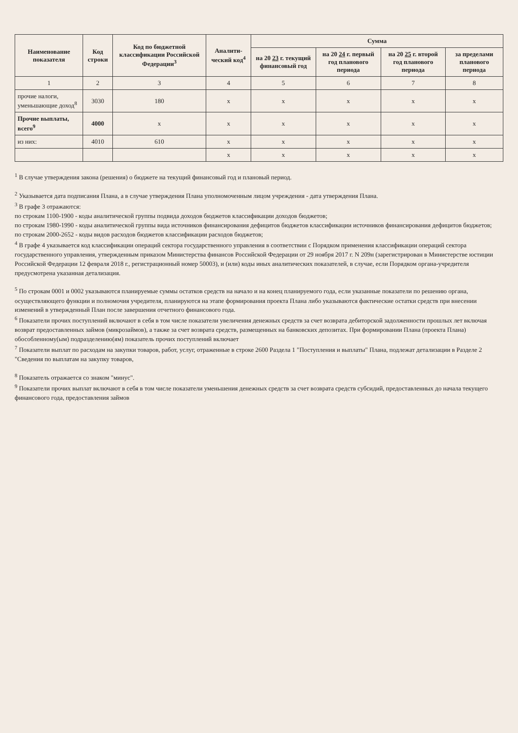| Наименование показателя | Код строки | Код по бюджетной классификации Российской Федерации<sup>3</sup> | Аналити-ческий код<sup>4</sup> | Сумма | | | |
| --- | --- | --- | --- | --- | --- | --- | --- |
| | | | | на 20 23 г. текущий финансовый год | на 20 24 г. первый год планового периода | на 20 25 г. второй год планового периода | за пределами планового периода |
| 1 | 2 | 3 | 4 | 5 | 6 | 7 | 8 |
| прочие налоги, уменьшающие доход<sup>8</sup> | 3030 | 180 | x | x | x | x | x |
| Прочие выплаты, всего<sup>9</sup> | 4000 | x | x | x | x | x | x |
| из них: | 4010 | 610 | x | x | x | x | x |
| | | | x | x | x | x | x |
<sup>1</sup> В случае утверждения закона (решения) о бюджете на текущий финансовый год и плановый период.
<sup>2</sup> Указывается дата подписания Плана, а в случае утверждения Плана уполномоченным лицом учреждения - дата утверждения Плана.
<sup>3</sup> В графе 3 отражаются:
по строкам 1100-1900 - коды аналитической группы подвида доходов бюджетов классификации доходов бюджетов;
по строкам 1980-1990 - коды аналитической группы вида источников финансирования дефицитов бюджетов классификации источников финансирования дефицитов бюджетов;
по строкам 2000-2652 - коды видов расходов бюджетов классификации расходов бюджетов;
<sup>4</sup> В графе 4 указывается код классификации операций сектора государственного управления в соответствии с Порядком применения классификации операций сектора государственного управления, утвержденным приказом Министерства финансов Российской Федерации от 29 ноября 2017 г. N 209н (зарегистрирован в Министерстве юстиции Российской Федерации 12 февраля 2018 г., регистрационный номер 50003), и (или) коды иных аналитических показателей, в случае, если Порядком органа-учредителя предусмотрена указанная детализация.
<sup>5</sup> По строкам 0001 и 0002 указываются планируемые суммы остатков средств на начало и на конец планируемого года, если указанные показатели по решению органа, осуществляющего функции и полномочия учредителя, планируются на этапе формирования проекта Плана либо указываются фактические остатки средств при внесении изменений в утвержденный План после завершения отчетного финансового года.
<sup>6</sup> Показатели прочих поступлений включают в себя в том числе показатели увеличения денежных средств за счет возврата дебиторской задолженности прошлых лет включая возврат предоставленных займов (микрозаймов), а также за счет возврата средств, размещенных на банковских депозитах. При формировании Плана (проекта Плана) обособленному(ым) подразделению(ям) показатель прочих поступлений включает
<sup>7</sup> Показатели выплат по расходам на закупки товаров, работ, услуг, отраженные в строке 2600 Раздела 1 "Поступления и выплаты" Плана, подлежат детализации в Разделе 2 "Сведения по выплатам на закупку товаров,
<sup>8</sup> Показатель отражается со знаком "минус".
<sup>9</sup> Показатели прочих выплат включают в себя в том числе показатели уменьшения денежных средств за счет возврата средств субсидий, предоставленных до начала текущего финансового года, предоставления займов